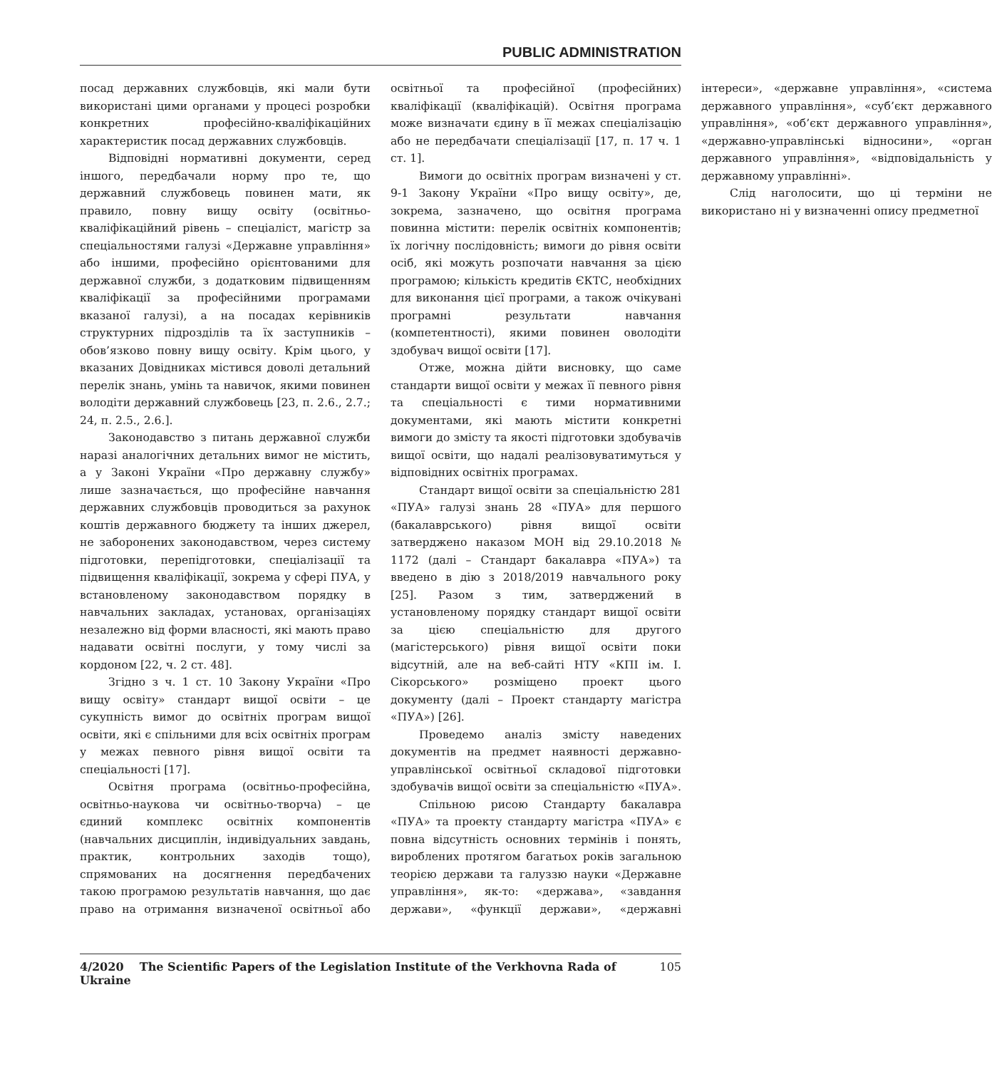PUBLIC ADMINISTRATION
посад державних службовців, які мали бути використані цими органами у процесі розробки конкретних професійно-кваліфікаційних характеристик посад державних службовців.
Відповідні нормативні документи, серед іншого, передбачали норму про те, що державний службовець повинен мати, як правило, повну вищу освіту (освітньо-кваліфікаційний рівень – спеціаліст, магістр за спеціальностями галузі «Державне управління» або іншими, професійно орієнтованими для державної служби, з додатковим підвищенням кваліфікації за професійними програмами вказаної галузі), а на посадах керівників структурних підрозділів та їх заступників – обов’язково повну вищу освіту. Крім цього, у вказаних Довідниках містився доволі детальний перелік знань, умінь та навичок, якими повинен володіти державний службовець [23, п. 2.6., 2.7.; 24, п. 2.5., 2.6.].
Законодавство з питань державної служби наразі аналогічних детальних вимог не містить, а у Законі України «Про державну службу» лише зазначається, що професійне навчання державних службовців проводиться за рахунок коштів державного бюджету та інших джерел, не заборонених законодавством, через систему підготовки, перепідготовки, спеціалізації та підвищення кваліфікації, зокрема у сфері ПУА, у встановленому законодавством порядку в навчальних закладах, установах, організаціях незалежно від форми власності, які мають право надавати освітні послуги, у тому числі за кордоном [22, ч. 2 ст. 48].
Згідно з ч. 1 ст. 10 Закону України «Про вищу освіту» стандарт вищої освіти – це сукупність вимог до освітніх програм вищої освіти, які є спільними для всіх освітніх програм у межах певного рівня вищої освіти та спеціальності [17].
Освітня програма (освітньо-професійна, освітньо-наукова чи освітньо-творча) – це єдиний комплекс освітніх компонентів (навчальних дисциплін, індивідуальних завдань, практик, контрольних заходів тощо), спрямованих на досягнення передбачених такою програмою результатів навчання, що дає право на отримання визначеної освітньої або освітньої та професійної (професійних) кваліфікації (кваліфікацій). Освітня програма може визначати єдину в її межах спеціалізацію або не передбачати спеціалізації [17, п. 17 ч. 1 ст. 1].
Вимоги до освітніх програм визначені у ст. 9-1 Закону України «Про вищу освіту», де, зокрема, зазначено, що освітня програма повинна містити: перелік освітніх компонентів; їх логічну послідовність; вимоги до рівня освіти осіб, які можуть розпочати навчання за цією програмою; кількість кредитів ЄКТС, необхідних для виконання цієї програми, а також очікувані програмні результати навчання (компетентності), якими повинен оволодіти здобувач вищої освіти [17].
Отже, можна дійти висновку, що саме стандарти вищої освіти у межах її певного рівня та спеціальності є тими нормативними документами, які мають містити конкретні вимоги до змісту та якості підготовки здобувачів вищої освіти, що надалі реалізовуватимуться у відповідних освітніх програмах.
Стандарт вищої освіти за спеціальністю 281 «ПУА» галузі знань 28 «ПУА» для першого (бакалаврського) рівня вищої освіти затверджено наказом МОН від 29.10.2018 № 1172 (далі – Стандарт бакалавра «ПУА») та введено в дію з 2018/2019 навчального року [25]. Разом з тим, затверджений в установленому порядку стандарт вищої освіти за цією спеціальністю для другого (магістерського) рівня вищої освіти поки відсутній, але на веб-сайті НТУ «КПІ ім. І. Сікорського» розміщено проект цього документу (далі – Проект стандарту магістра «ПУА») [26].
Проведемо аналіз змісту наведених документів на предмет наявності державно-управлінської освітньої складової підготовки здобувачів вищої освіти за спеціальністю «ПУА».
Спільною рисою Стандарту бакалавра «ПУА» та проекту стандарту магістра «ПУА» є повна відсутність основних термінів і понять, вироблених протягом багатьох років загальною теорією держави та галуззю науки «Державне управління», як-то: «держава», «завдання держави», «функції держави», «державні інтереси», «державне управління», «система державного управління», «суб’єкт державного управління», «об’єкт державного управління», «державно-управлінські відносини», «орган державного управління», «відповідальність у державному управлінні».
Слід наголосити, що ці терміни не використано ні у визначенні опису предметної
4/2020 The Scientific Papers of the Legislation Institute of the Verkhovna Rada of Ukraine 105